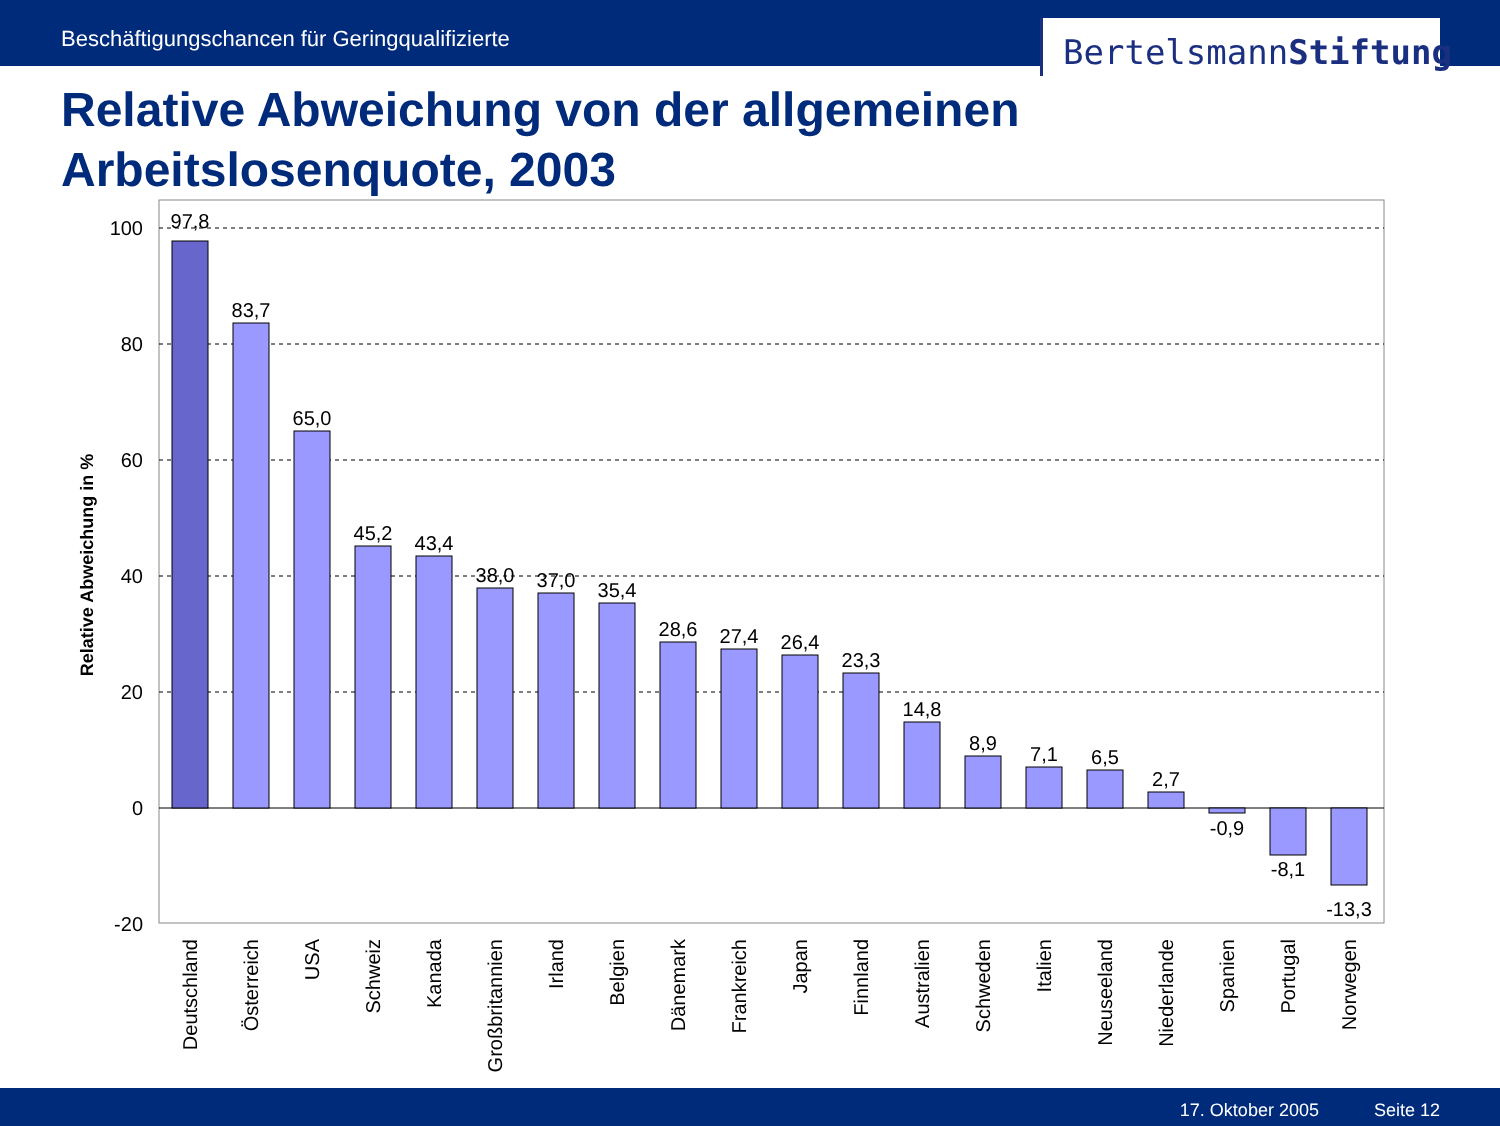Beschäftigungschancen für Geringqualifizierte
BertelsmannStiftung
Relative Abweichung von der allgemeinen
Arbeitslosenquote, 2003
100
80
60
40
20
0
-20
Relative Abweichung in %
97,8
83,7
65,0
45,2
43,4
38,0
37,0
35,4
28,6
27,4
26,4
23,3
14,8
8,9
7,1
6,5
2,7
-0,9
-8,1
-13,3
Deutschland
Österreich
USA
Schweiz
Kanada
Großbritannien
Irland
Belgien
Dänemark
Frankreich
Japan
Finnland
Australien
Schweden
Italien
Neuseeland
Niederlande
Spanien
Portugal
Norwegen
17. Oktober 2005 Seite 12